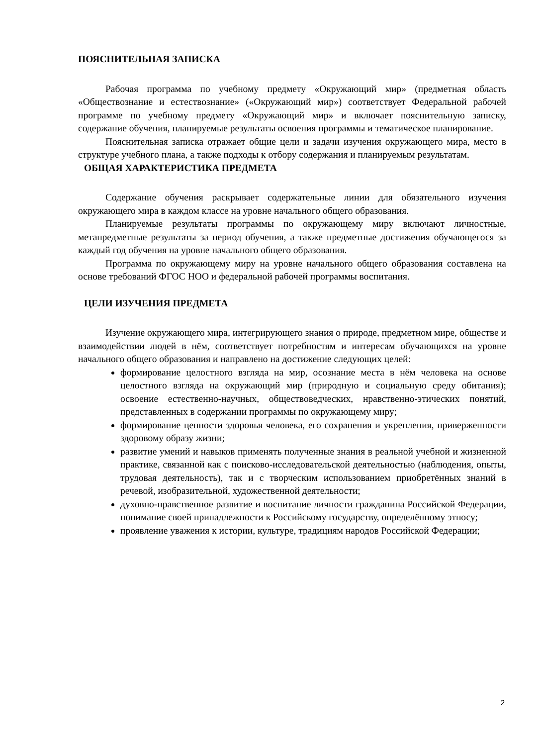ПОЯСНИТЕЛЬНАЯ ЗАПИСКА
Рабочая программа по учебному предмету «Окружающий мир» (предметная область «Обществознание и естествознание» («Окружающий мир») соответствует Федеральной рабочей программе по учебному предмету «Окружающий мир» и включает пояснительную записку, содержание обучения, планируемые результаты освоения программы и тематическое планирование.
Пояснительная записка отражает общие цели и задачи изучения окружающего мира, место в структуре учебного плана, а также подходы к отбору содержания и планируемым результатам.
ОБЩАЯ ХАРАКТЕРИСТИКА ПРЕДМЕТА
Содержание обучения раскрывает содержательные линии для обязательного изучения окружающего мира в каждом классе на уровне начального общего образования.
Планируемые результаты программы по окружающему миру включают личностные, метапредметные результаты за период обучения, а также предметные достижения обучающегося за каждый год обучения на уровне начального общего образования.
Программа по окружающему миру на уровне начального общего образования составлена на основе требований ФГОС НОО и федеральной рабочей программы воспитания.
ЦЕЛИ ИЗУЧЕНИЯ ПРЕДМЕТА
Изучение окружающего мира, интегрирующего знания о природе, предметном мире, обществе и взаимодействии людей в нём, соответствует потребностям и интересам обучающихся на уровне начального общего образования и направлено на достижение следующих целей:
формирование целостного взгляда на мир, осознание места в нём человека на основе целостного взгляда на окружающий мир (природную и социальную среду обитания); освоение естественно-научных, обществоведческих, нравственно-этических понятий, представленных в содержании программы по окружающему миру;
формирование ценности здоровья человека, его сохранения и укрепления, приверженности здоровому образу жизни;
развитие умений и навыков применять полученные знания в реальной учебной и жизненной практике, связанной как с поисково-исследовательской деятельностью (наблюдения, опыты, трудовая деятельность), так и с творческим использованием приобретённых знаний в речевой, изобразительной, художественной деятельности;
духовно-нравственное развитие и воспитание личности гражданина Российской Федерации, понимание своей принадлежности к Российскому государству, определённому этносу;
проявление уважения к истории, культуре, традициям народов Российской Федерации;
2